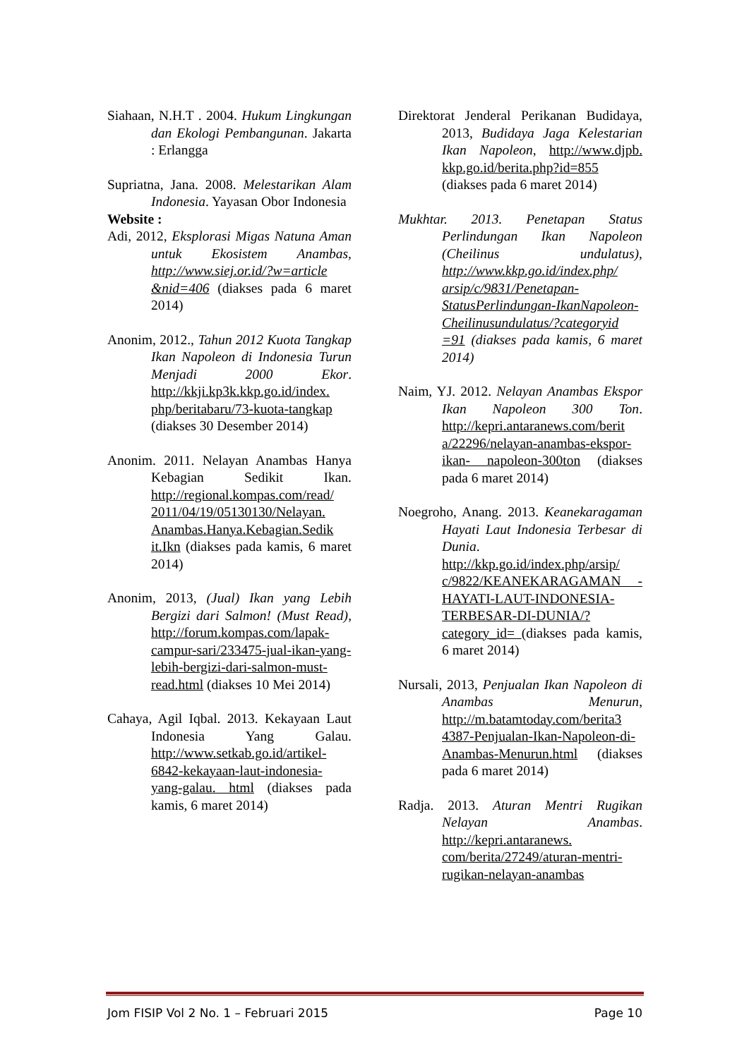Siahaan, N.H.T . 2004. Hukum Lingkungan dan Ekologi Pembangunan. Jakarta : Erlangga
Supriatna, Jana. 2008. Melestarikan Alam Indonesia. Yayasan Obor Indonesia
Website :
Adi, 2012, Eksplorasi Migas Natuna Aman untuk Ekosistem Anambas, http://www.siej.or.id/?w=article &nid=406 (diakses pada 6 maret 2014)
Anonim, 2012., Tahun 2012 Kuota Tangkap Ikan Napoleon di Indonesia Turun Menjadi 2000 Ekor. http://kkji.kp3k.kkp.go.id/index. php/beritabaru/73-kuota-tangkap (diakses 30 Desember 2014)
Anonim. 2011. Nelayan Anambas Hanya Kebagian Sedikit Ikan. http://regional.kompas.com/read/ 2011/04/19/05130130/Nelayan. Anambas.Hanya.Kebagian.Sedik it.Ikn (diakses pada kamis, 6 maret 2014)
Anonim, 2013, (Jual) Ikan yang Lebih Bergizi dari Salmon! (Must Read), http://forum.kompas.com/lapak-campur-sari/233475-jual-ikan-yang-lebih-bergizi-dari-salmon-must-read.html (diakses 10 Mei 2014)
Cahaya, Agil Iqbal. 2013. Kekayaan Laut Indonesia Yang Galau. http://www.setkab.go.id/artikel-6842-kekayaan-laut-indonesia-yang-galau. html (diakses pada kamis, 6 maret 2014)
Direktorat Jenderal Perikanan Budidaya, 2013, Budidaya Jaga Kelestarian Ikan Napoleon, http://www.djpb. kkp.go.id/berita.php?id=855 (diakses pada 6 maret 2014)
Mukhtar. 2013. Penetapan Status Perlindungan Ikan Napoleon (Cheilinus undulatus), http://www.kkp.go.id/index.php/ arsip/c/9831/Penetapan-StatusPerlindungan-IkanNapoleon-Cheilinusundulatus/?categoryid =91 (diakses pada kamis, 6 maret 2014)
Naim, YJ. 2012. Nelayan Anambas Ekspor Ikan Napoleon 300 Ton. http://kepri.antaranews.com/berit a/22296/nelayan-anambas-ekspor-ikan- napoleon-300ton (diakses pada 6 maret 2014)
Noegroho, Anang. 2013. Keanekaragaman Hayati Laut Indonesia Terbesar di Dunia. http://kkp.go.id/index.php/arsip/ c/9822/KEANEKARAGAMAN -HAYATI-LAUT-INDONESIA-TERBESAR-DI-DUNIA/?category_id= (diakses pada kamis, 6 maret 2014)
Nursali, 2013, Penjualan Ikan Napoleon di Anambas Menurun, http://m.batamtoday.com/berita3 4387-Penjualan-Ikan-Napoleon-di-Anambas-Menurun.html (diakses pada 6 maret 2014)
Radja. 2013. Aturan Mentri Rugikan Nelayan Anambas. http://kepri.antaranews. com/berita/27249/aturan-mentri-rugikan-nelayan-anambas
Jom FISIP Vol 2 No. 1 – Februari 2015 Page 10